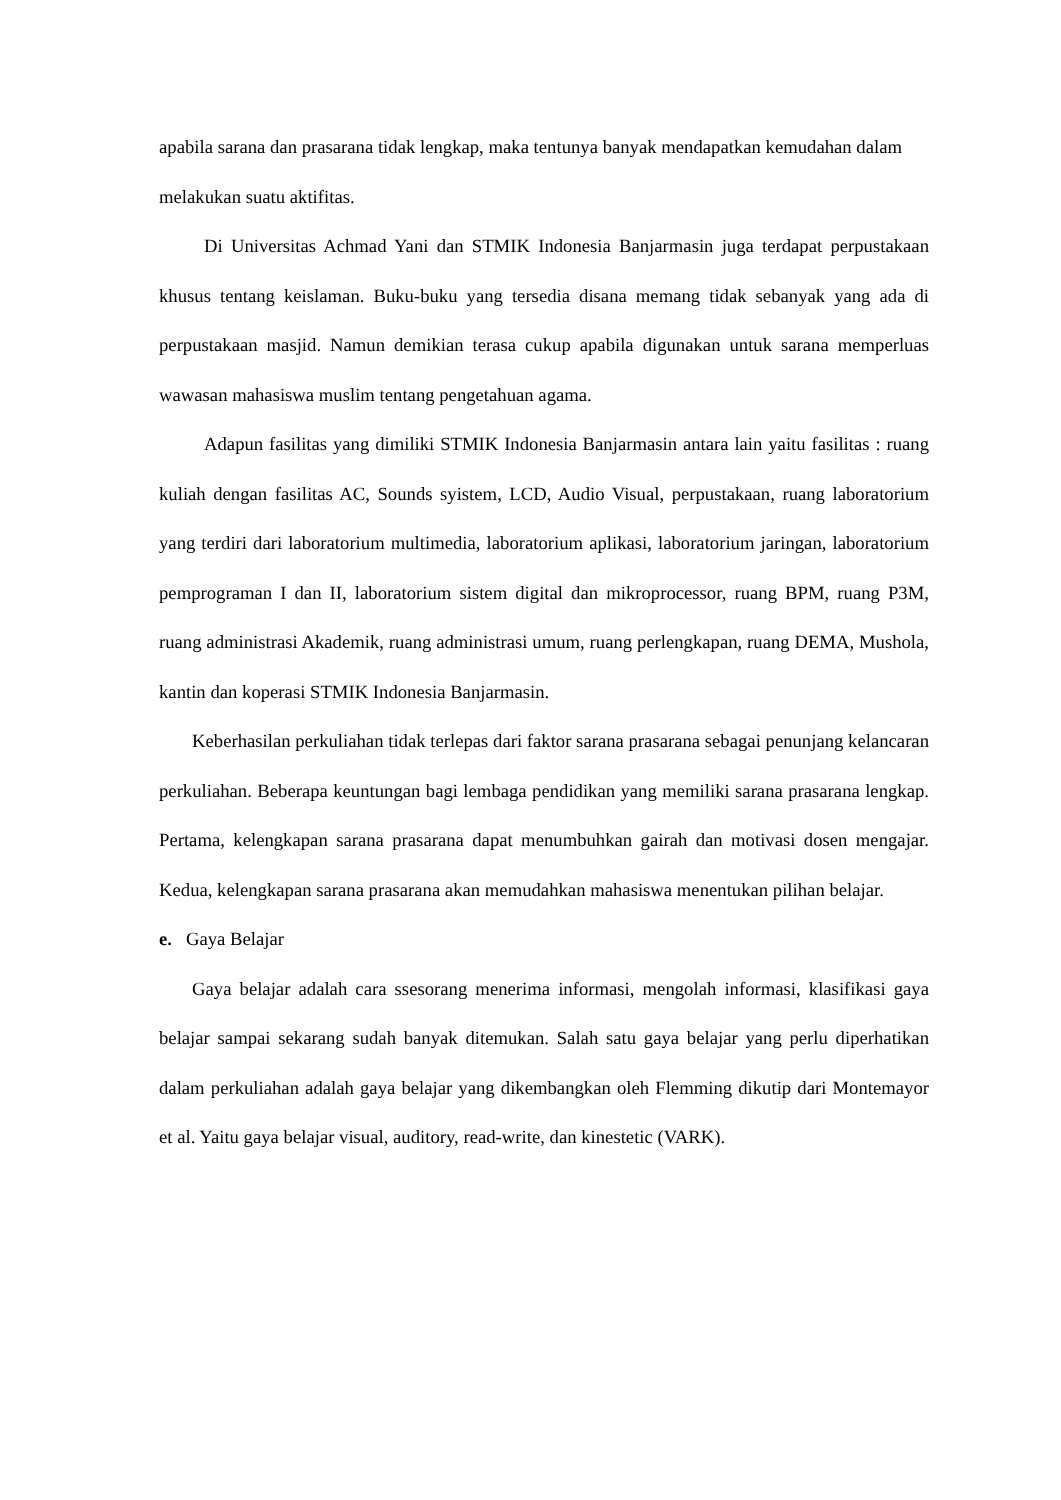apabila sarana dan prasarana tidak lengkap, maka tentunya banyak mendapatkan kemudahan dalam melakukan suatu aktifitas.
Di Universitas Achmad Yani dan STMIK Indonesia Banjarmasin juga terdapat perpustakaan khusus tentang keislaman. Buku-buku yang tersedia disana memang tidak sebanyak yang ada di perpustakaan masjid. Namun demikian terasa cukup apabila digunakan untuk sarana memperluas wawasan mahasiswa muslim tentang pengetahuan agama.
Adapun fasilitas yang dimiliki STMIK Indonesia Banjarmasin antara lain yaitu fasilitas : ruang kuliah dengan fasilitas AC, Sounds syistem, LCD, Audio Visual, perpustakaan, ruang laboratorium yang terdiri dari laboratorium multimedia, laboratorium aplikasi, laboratorium jaringan, laboratorium pemprograman I dan II, laboratorium sistem digital dan mikroprocessor, ruang BPM, ruang P3M, ruang administrasi Akademik, ruang administrasi umum, ruang perlengkapan, ruang DEMA, Mushola, kantin dan koperasi STMIK Indonesia Banjarmasin.
Keberhasilan perkuliahan tidak terlepas dari faktor sarana prasarana sebagai penunjang kelancaran perkuliahan. Beberapa keuntungan bagi lembaga pendidikan yang memiliki sarana prasarana lengkap. Pertama, kelengkapan sarana prasarana dapat menumbuhkan gairah dan motivasi dosen mengajar. Kedua, kelengkapan sarana prasarana akan memudahkan mahasiswa menentukan pilihan belajar.
e. Gaya Belajar
Gaya belajar adalah cara ssesorang menerima informasi, mengolah informasi, klasifikasi gaya belajar sampai sekarang sudah banyak ditemukan. Salah satu gaya belajar yang perlu diperhatikan dalam perkuliahan adalah gaya belajar yang dikembangkan oleh Flemming dikutip dari Montemayor et al. Yaitu gaya belajar visual, auditory, read-write, dan kinestetic (VARK).